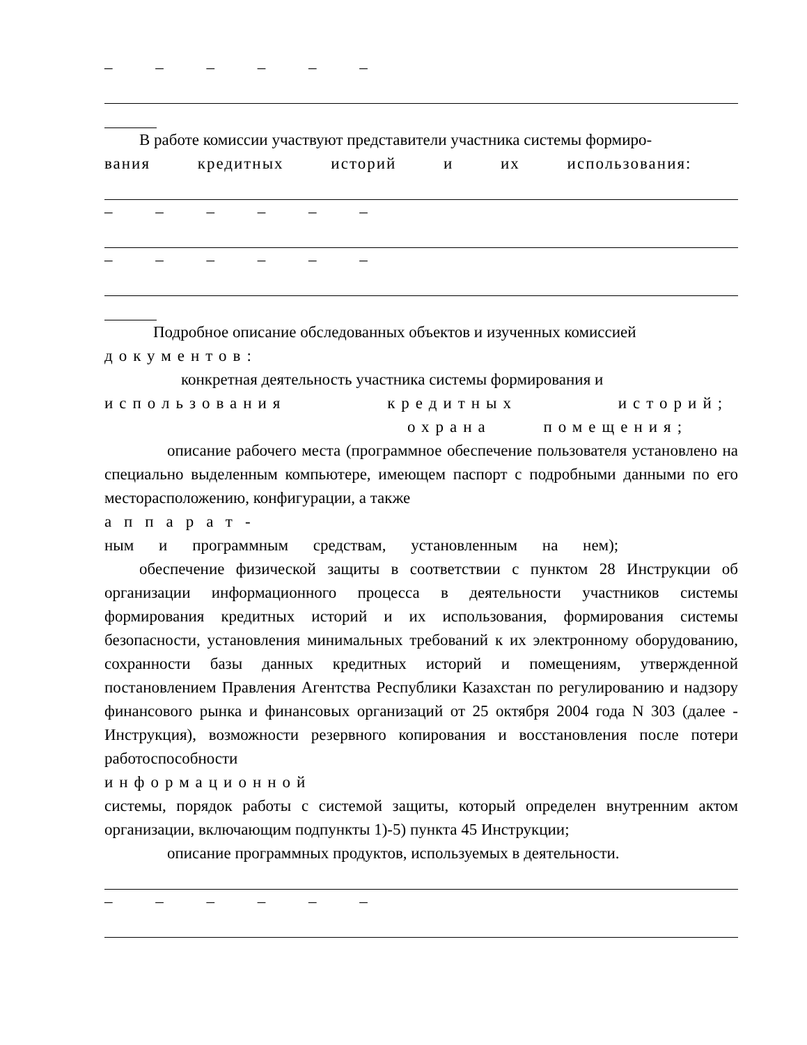– – – – – –
В работе комиссии участвуют представители участника системы формиро-
вания кредитных историй и их использования:
– – – – – –
– – – – – –
Подробное описание обследованных объектов и изученных комиссией
документов:
конкретная деятельность участника системы формирования и
использования кредитных историй;
охрана помещения;
описание рабочего места (программное обеспечение пользователя установлено на специально выделенным компьютере, имеющем паспорт с подробными данными по его месторасположению, конфигурации, а также
аппарат-
ным и программным средствам, установленным на нем);
обеспечение физической защиты в соответствии с пунктом 28 Инструкции об организации информационного процесса в деятельности участников системы формирования кредитных историй и их использования, формирования системы безопасности, установления минимальных требований к их электронному оборудованию, сохранности базы данных кредитных историй и помещениям, утвержденной постановлением Правления Агентства Республики Казахстан по регулированию и надзору финансового рынка и финансовых организаций от 25 октября 2004 года N 303 (далее - Инструкция), возможности резервного копирования и восстановления после потери работоспособности
информационной
системы, порядок работы с системой защиты, который определен внутренним актом организации, включающим подпункты 1)-5) пункта 45 Инструкции;
описание программных продуктов, используемых в деятельности.
– – – – – –